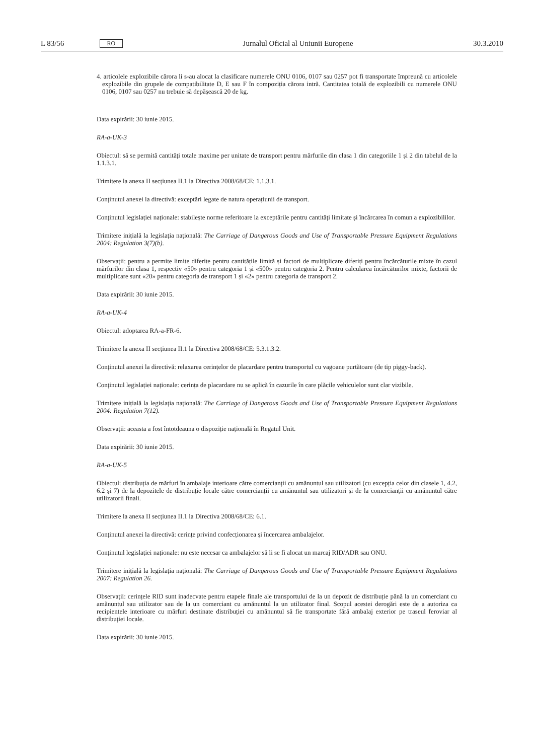L 83/56 RO Jurnalul Oficial al Uniunii Europene 30.3.2010
4. articolele explozibile cărora li s-au alocat la clasificare numerele ONU 0106, 0107 sau 0257 pot fi transportate împreună cu articolele explozibile din grupele de compatibilitate D, E sau F în compoziția cărora intră. Cantitatea totală de explozibili cu numerele ONU 0106, 0107 sau 0257 nu trebuie să depășească 20 de kg.
Data expirării: 30 iunie 2015.
RA-a-UK-3
Obiectul: să se permită cantități totale maxime per unitate de transport pentru mărfurile din clasa 1 din categoriile 1 și 2 din tabelul de la 1.1.3.1.
Trimitere la anexa II secțiunea II.1 la Directiva 2008/68/CE: 1.1.3.1.
Conținutul anexei la directivă: exceptări legate de natura operațiunii de transport.
Conținutul legislației naționale: stabilește norme referitoare la exceptările pentru cantități limitate și încărcarea în comun a explozibililor.
Trimitere inițială la legislația națională: The Carriage of Dangerous Goods and Use of Transportable Pressure Equipment Regulations 2004: Regulation 3(7)(b).
Observații: pentru a permite limite diferite pentru cantitățile limită și factori de multiplicare diferiți pentru încărcăturile mixte în cazul mărfurilor din clasa 1, respectiv «50» pentru categoria 1 și «500» pentru categoria 2. Pentru calcularea încărcăturilor mixte, factorii de multiplicare sunt «20» pentru categoria de transport 1 și «2» pentru categoria de transport 2.
Data expirării: 30 iunie 2015.
RA-a-UK-4
Obiectul: adoptarea RA-a-FR-6.
Trimitere la anexa II secțiunea II.1 la Directiva 2008/68/CE: 5.3.1.3.2.
Conținutul anexei la directivă: relaxarea cerințelor de placardare pentru transportul cu vagoane purtătoare (de tip piggy-back).
Conținutul legislației naționale: cerința de placardare nu se aplică în cazurile în care plăcile vehiculelor sunt clar vizibile.
Trimitere inițială la legislația națională: The Carriage of Dangerous Goods and Use of Transportable Pressure Equipment Regulations 2004: Regulation 7(12).
Observații: aceasta a fost întotdeauna o dispoziție națională în Regatul Unit.
Data expirării: 30 iunie 2015.
RA-a-UK-5
Obiectul: distribuția de mărfuri în ambalaje interioare către comercianții cu amănuntul sau utilizatori (cu excepția celor din clasele 1, 4.2, 6.2 și 7) de la depozitele de distribuție locale către comercianții cu amănuntul sau utilizatori și de la comercianții cu amănuntul către utilizatorii finali.
Trimitere la anexa II secțiunea II.1 la Directiva 2008/68/CE: 6.1.
Conținutul anexei la directivă: cerințe privind confecționarea și încercarea ambalajelor.
Conținutul legislației naționale: nu este necesar ca ambalajelor să li se fi alocat un marcaj RID/ADR sau ONU.
Trimitere inițială la legislația națională: The Carriage of Dangerous Goods and Use of Transportable Pressure Equipment Regulations 2007: Regulation 26.
Observații: cerințele RID sunt inadecvate pentru etapele finale ale transportului de la un depozit de distribuție până la un comerciant cu amănuntul sau utilizator sau de la un comerciant cu amănuntul la un utilizator final. Scopul acestei derogări este de a autoriza ca recipientele interioare cu mărfuri destinate distribuției cu amănuntul să fie transportate fără ambalaj exterior pe traseul feroviar al distribuției locale.
Data expirării: 30 iunie 2015.